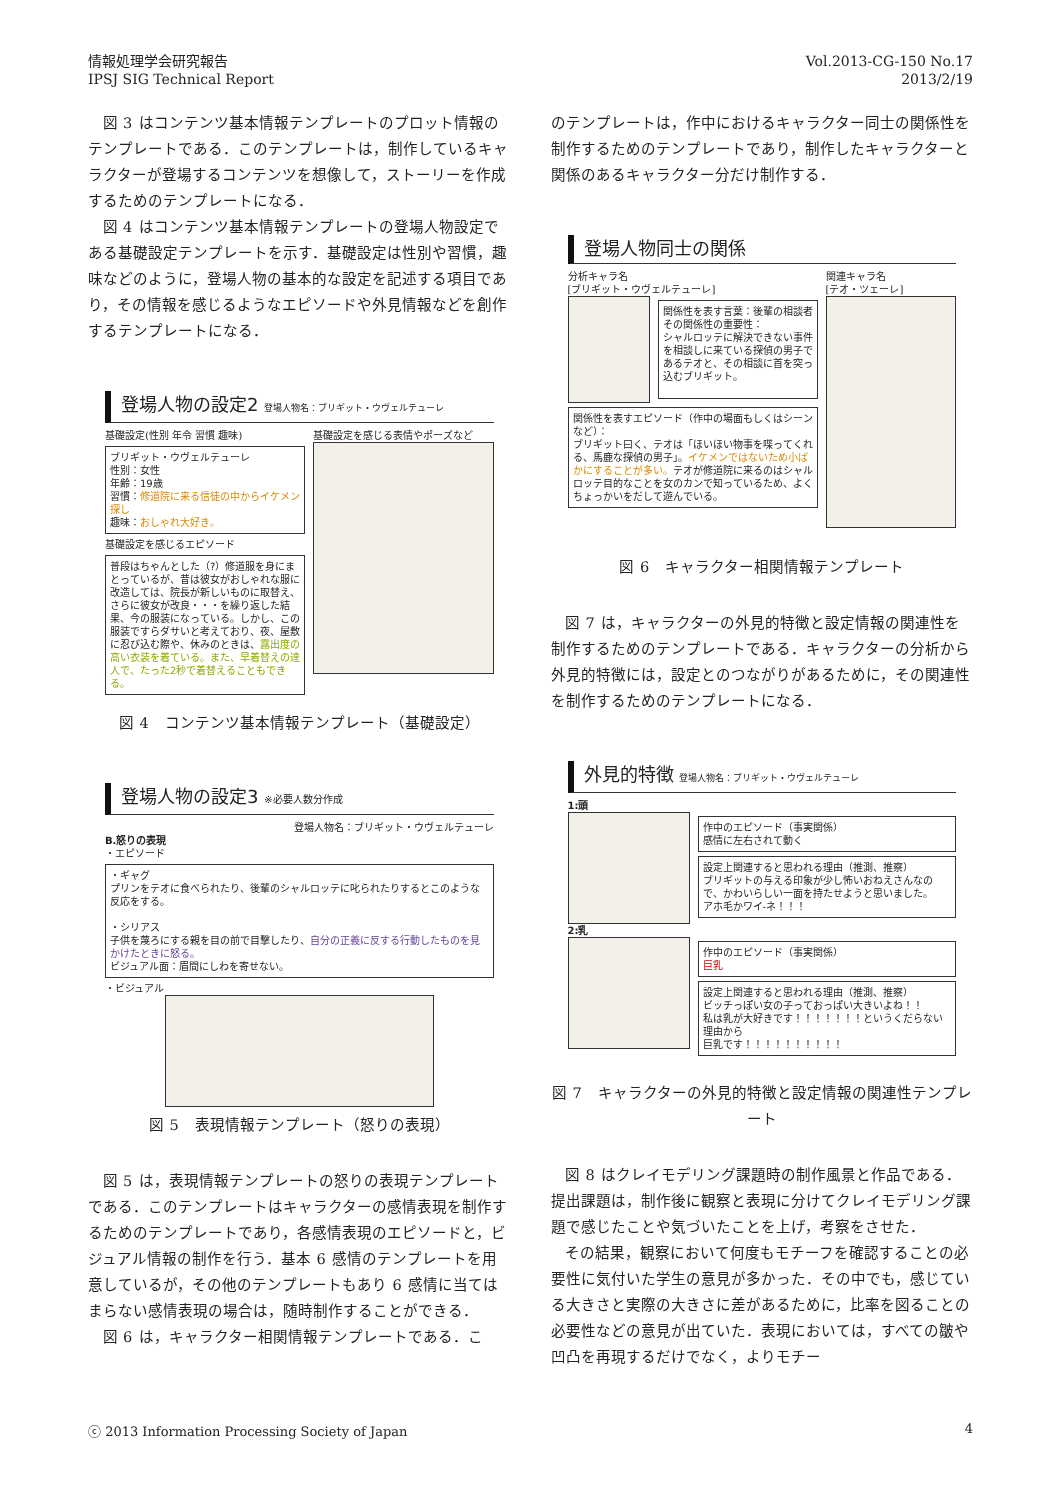情報処理学会研究報告
IPSJ SIG Technical Report
Vol.2013-CG-150 No.17
2013/2/19
図 3 はコンテンツ基本情報テンプレートのプロット情報のテンプレートである．このテンプレートは，制作しているキャラクターが登場するコンテンツを想像して，ストーリーを作成するためのテンプレートになる．
図 4 はコンテンツ基本情報テンプレートの登場人物設定である基礎設定テンプレートを示す．基礎設定は性別や習慣，趣味などのように，登場人物の基本的な設定を記述する項目であり，その情報を感じるようなエピソードや外見情報などを創作するテンプレートになる．
登場人物の設定2 登場人物名：ブリギット・ウヴェルテューレ
基礎設定(性別 年令 習慣 趣味)
ブリギット・ウヴェルテューレ
性別：女性
年齢：19歳
習慣：修道院に来る信徒の中からイケメン探し
趣味：おしゃれ大好き。
基礎設定を感じるエピソード
普段はちゃんとした（?）修道服を身にまとっているが、昔は彼女がおしゃれな服に改造しては、院長が新しいものに取替え、さらに彼女が改良・・・を繰り返した結果、今の服装になっている。しかし、この服装ですらダサいと考えており、夜、屋敷に忍び込む際や、休みのときは、露出度の高い衣装を着ている。また、早着替えの達人で、たった2秒で着替えることもできる。
基礎設定を感じる表情やポーズなど
図 4　コンテンツ基本情報テンプレート（基礎設定）
登場人物の設定3 ※必要人数分作成
登場人物名：ブリギット・ウヴェルテューレ
B.怒りの表現
・エピソード
・ギャグ
プリンをテオに食べられたり、後輩のシャルロッテに叱られたりするとこのような反応をする。
・シリアス
子供を蔑ろにする親を目の前で目撃したり、自分の正義に反する行動したものを見かけたときに怒る。
ビジュアル面：眉間にしわを寄せない。
・ビジュアル
図 5　表現情報テンプレート（怒りの表現）
図 5 は，表現情報テンプレートの怒りの表現テンプレートである．このテンプレートはキャラクターの感情表現を制作するためのテンプレートであり，各感情表現のエピソードと，ビジュアル情報の制作を行う．基本 6 感情のテンプレートを用意しているが，その他のテンプレートもあり 6 感情に当てはまらない感情表現の場合は，随時制作することができる．
図 6 は，キャラクター相関情報テンプレートである．こ
のテンプレートは，作中におけるキャラクター同士の関係性を制作するためのテンプレートであり，制作したキャラクターと関係のあるキャラクター分だけ制作する．
登場人物同士の関係
分析キャラ名
[ブリギット・ウヴェルテューレ]
関係性を表す言葉：後輩の相談者
その関係性の重要性：
シャルロッテに解決できない事件を相談しに来ている探偵の男子であるテオと、その相談に首を突っ込むブリギット。
関係性を表すエピソード（作中の場面もしくはシーンなど）：
ブリギット曰く、テオは「ほいほい物事を喋ってくれる、馬鹿な探偵の男子」。イケメンではないため小ばかにすることが多い。テオが修道院に来るのはシャルロッテ目的なことを女のカンで知っているため、よくちょっかいをだして遊んでいる。
関連キャラ名
[テオ・ツェーレ]
図 6　キャラクター相関情報テンプレート
図 7 は，キャラクターの外見的特徴と設定情報の関連性を制作するためのテンプレートである．キャラクターの分析から外見的特徴には，設定とのつながりがあるために，その関連性を制作するためのテンプレートになる．
外見的特徴 登場人物名：ブリギット・ウヴェルテューレ
1:頭
作中のエピソード（事実関係）
感情に左右されて動く
設定上関連すると思われる理由（推測、推察）
ブリギットの与える印象が少し怖いおねえさんなので、かわいらしい一面を持たせようと思いました。
アホ毛かワイ-ネ！！！
2:乳
作中のエピソード（事実関係）
巨乳
設定上関連すると思われる理由（推測、推察）
ビッチっぽい女の子っておっぱい大きいよね！！
私は乳が大好きです！！！！！！！というくだらない理由から
巨乳です！！！！！！！！！！
図 7　キャラクターの外見的特徴と設定情報の関連性テンプレート
図 8 はクレイモデリング課題時の制作風景と作品である．提出課題は，制作後に観察と表現に分けてクレイモデリング課題で感じたことや気づいたことを上げ，考察をさせた．
その結果，観察において何度もモチーフを確認することの必要性に気付いた学生の意見が多かった．その中でも，感じている大きさと実際の大きさに差があるために，比率を図ることの必要性などの意見が出ていた．表現においては，すべての皺や凹凸を再現するだけでなく，よりモチー
ⓒ 2013 Information Processing Society of Japan
4